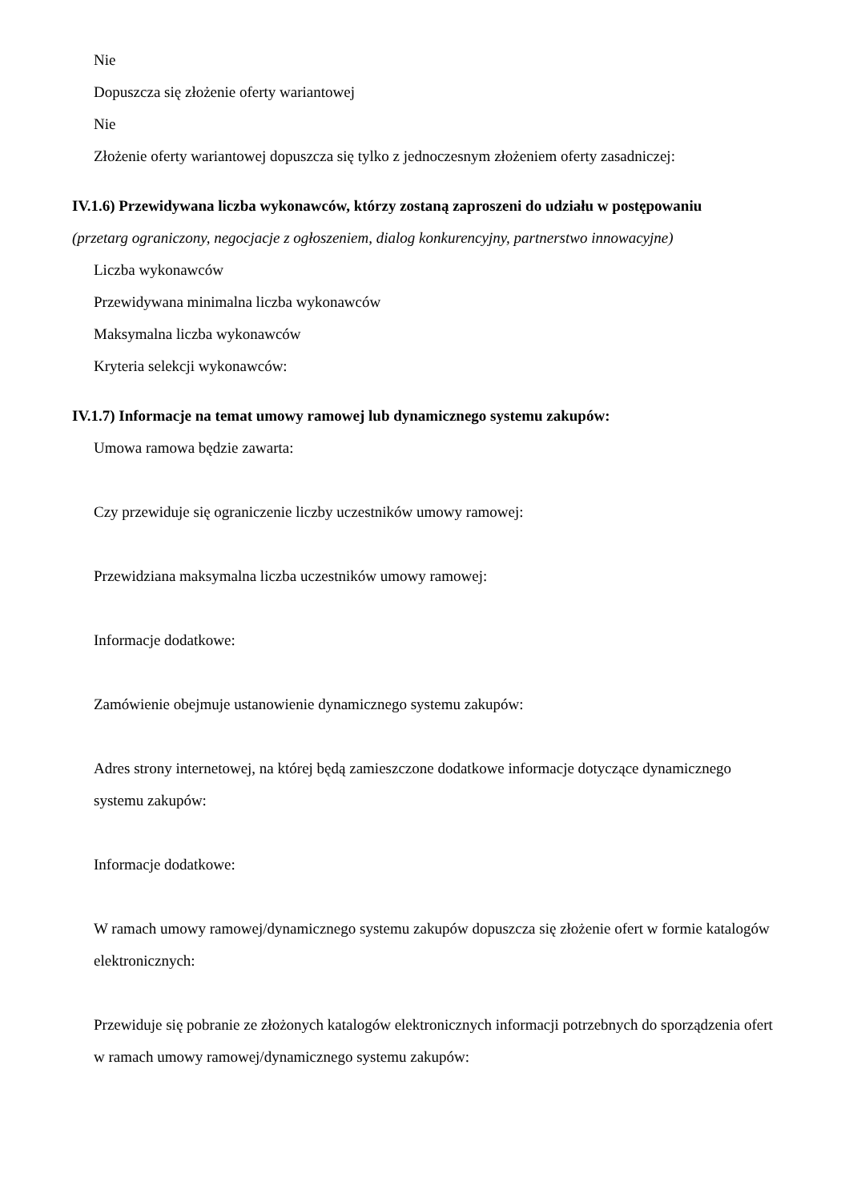Nie
Dopuszcza się złożenie oferty wariantowej
Nie
Złożenie oferty wariantowej dopuszcza się tylko z jednoczesnym złożeniem oferty zasadniczej:
IV.1.6) Przewidywana liczba wykonawców, którzy zostaną zaproszeni do udziału w postępowaniu
(przetarg ograniczony, negocjacje z ogłoszeniem, dialog konkurencyjny, partnerstwo innowacyjne)
Liczba wykonawców
Przewidywana minimalna liczba wykonawców
Maksymalna liczba wykonawców
Kryteria selekcji wykonawców:
IV.1.7) Informacje na temat umowy ramowej lub dynamicznego systemu zakupów:
Umowa ramowa będzie zawarta:
Czy przewiduje się ograniczenie liczby uczestników umowy ramowej:
Przewidziana maksymalna liczba uczestników umowy ramowej:
Informacje dodatkowe:
Zamówienie obejmuje ustanowienie dynamicznego systemu zakupów:
Adres strony internetowej, na której będą zamieszczone dodatkowe informacje dotyczące dynamicznego systemu zakupów:
Informacje dodatkowe:
W ramach umowy ramowej/dynamicznego systemu zakupów dopuszcza się złożenie ofert w formie katalogów elektronicznych:
Przewiduje się pobranie ze złożonych katalogów elektronicznych informacji potrzebnych do sporządzenia ofert w ramach umowy ramowej/dynamicznego systemu zakupów: